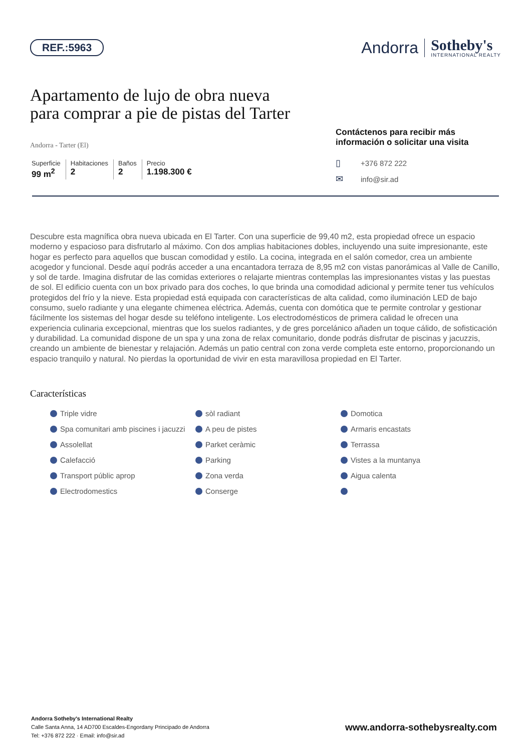REF.:5963
Andorra
Sotheby's
INTERNATIONAL REALTY
Apartamento de lujo de obra nueva
para comprar a pie de pistas del Tarter
Andorra - Tarter (El)
Superficie
99 m<sup>2</sup>
Habitaciones
2
Baños
2
Precio
1.198.300 €
Contáctenos para recibir más información o solicitar una visita
▯ +376 872 222
✉ info@sir.ad
Descubre esta magnífica obra nueva ubicada en El Tarter. Con una superficie de 99,40 m2, esta propiedad ofrece un espacio moderno y espacioso para disfrutarlo al máximo. Con dos amplias habitaciones dobles, incluyendo una suite impresionante, este hogar es perfecto para aquellos que buscan comodidad y estilo. La cocina, integrada en el salón comedor, crea un ambiente acogedor y funcional. Desde aquí podrás acceder a una encantadora terraza de 8,95 m2 con vistas panorámicas al Valle de Canillo, y sol de tarde. Imagina disfrutar de las comidas exteriores o relajarte mientras contemplas las impresionantes vistas y las puestas de sol. El edificio cuenta con un box privado para dos coches, lo que brinda una comodidad adicional y permite tener tus vehículos protegidos del frío y la nieve. Esta propiedad está equipada con características de alta calidad, como iluminación LED de bajo consumo, suelo radiante y una elegante chimenea eléctrica. Además, cuenta con domótica que te permite controlar y gestionar fácilmente los sistemas del hogar desde su teléfono inteligente. Los electrodomésticos de primera calidad le ofrecen una experiencia culinaria excepcional, mientras que los suelos radiantes, y de gres porcelánico añaden un toque cálido, de sofisticación y durabilidad. La comunidad dispone de un spa y una zona de relax comunitario, donde podrás disfrutar de piscinas y jacuzzis, creando un ambiente de bienestar y relajación. Además un patio central con zona verde completa este entorno, proporcionando un espacio tranquilo y natural. No pierdas la oportunidad de vivir en esta maravillosa propiedad en El Tarter.
Características
Triple vidre
sòl radiant
Domotica
Spa comunitari amb piscines i jacuzzi
A peu de pistes
Armaris encastats
Assolellat
Parket ceràmic
Terrassa
Calefacció
Parking
Vistes a la muntanya
Transport públic aprop
Zona verda
Aigua calenta
Electrodomestics
Conserge
Andorra Sotheby's International Realty
Calle Santa Anna, 14 AD700 Escaldes-Engordany Principado de Andorra
Tel: +376 872 222 · Email: info@sir.ad
www.andorra-sothebysrealty.com